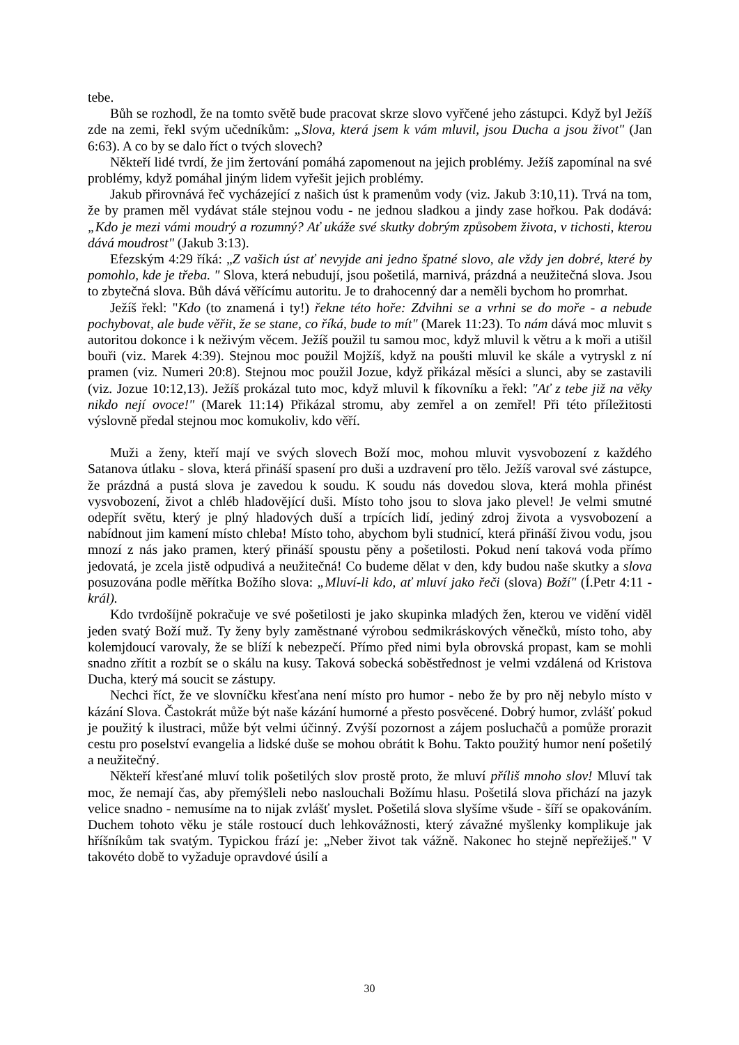tebe.
Bůh se rozhodl, že na tomto světě bude pracovat skrze slovo vyřčené jeho zástupci. Když byl Ježíš zde na zemi, řekl svým učedníkům: „Slova, která jsem k vám mluvil, jsou Ducha a jsou život" (Jan 6:63). A co by se dalo říct o tvých slovech?
Někteří lidé tvrdí, že jim žertování pomáhá zapomenout na jejich problémy. Ježíš zapomínal na své problémy, když pomáhal jiným lidem vyřešit jejich problémy.
Jakub přirovnává řeč vycházející z našich úst k pramenům vody (viz. Jakub 3:10,11). Trvá na tom, že by pramen měl vydávat stále stejnou vodu - ne jednou sladkou a jindy zase hořkou. Pak dodává: „Kdo je mezi vámi moudrý a rozumný? Ať ukáže své skutky dobrým způsobem života, v tichosti, kterou dává moudrost" (Jakub 3:13).
Efezským 4:29 říká: „Z vašich úst ať nevyjde ani jedno špatné slovo, ale vždy jen dobré, které by pomohlo, kde je třeba. " Slova, která nebudují, jsou pošetilá, marnivá, prázdná a neužitečná slova. Jsou to zbytečná slova. Bůh dává věřícímu autoritu. Je to drahocenný dar a neměli bychom ho promrhat.
Ježíš řekl: "Kdo (to znamená i ty!) řekne této hoře: Zdvihni se a vrhni se do moře - a nebude pochybovat, ale bude věřit, že se stane, co říká, bude to mít" (Marek 11:23). To nám dává moc mluvit s autoritou dokonce i k neživým věcem. Ježíš použil tu samou moc, když mluvil k větru a k moři a utišil bouři (viz. Marek 4:39). Stejnou moc použil Mojžíš, když na poušti mluvil ke skále a vytryskl z ní pramen (viz. Numeri 20:8). Stejnou moc použil Jozue, když přikázal měsíci a slunci, aby se zastavili (viz. Jozue 10:12,13). Ježíš prokázal tuto moc, když mluvil k fíkovníku a řekl: "Ať z tebe již na věky nikdo nejí ovoce!" (Marek 11:14) Přikázal stromu, aby zemřel a on zemřel! Při této příležitosti výslovně předal stejnou moc komukoliv, kdo věří.
Muži a ženy, kteří mají ve svých slovech Boží moc, mohou mluvit vysvobození z každého Satanova útlaku - slova, která přináší spasení pro duši a uzdravení pro tělo. Ježíš varoval své zástupce, že prázdná a pustá slova je zavedou k soudu. K soudu nás dovedou slova, která mohla přinést vysvobození, život a chléb hladovějící duši. Místo toho jsou to slova jako plevel! Je velmi smutné odepřít světu, který je plný hladových duší a trpících lidí, jediný zdroj života a vysvobození a nabídnout jim kamení místo chleba! Místo toho, abychom byli studnicí, která přináší živou vodu, jsou mnozí z nás jako pramen, který přináší spoustu pěny a pošetilosti. Pokud není taková voda přímo jedovatá, je zcela jistě odpudivá a neužitečná! Co budeme dělat v den, kdy budou naše skutky a slova posuzována podle měřítka Božího slova: „Mluví-li kdo, ať mluví jako řeči (slova) Boží" (Í.Petr 4:11 - král).
Kdo tvrdošíjně pokračuje ve své pošetilosti je jako skupinka mladých žen, kterou ve vidění viděl jeden svatý Boží muž. Ty ženy byly zaměstnané výrobou sedmikráskových věnečků, místo toho, aby kolemjdoucí varovaly, že se blíží k nebezpečí. Přímo před nimi byla obrovská propast, kam se mohli snadno zřítit a rozbít se o skálu na kusy. Taková sobecká soběstřednost je velmi vzdálená od Kristova Ducha, který má soucit se zástupy.
Nechci říct, že ve slovníčku křesťana není místo pro humor - nebo že by pro něj nebylo místo v kázání Slova. Častokrát může být naše kázání humorné a přesto posvěcené. Dobrý humor, zvlášť pokud je použitý k ilustraci, může být velmi účinný. Zvýší pozornost a zájem posluchačů a pomůže prorazit cestu pro poselství evangelia a lidské duše se mohou obrátit k Bohu. Takto použitý humor není pošetilý a neužitečný.
Někteří křesťané mluví tolik pošetilých slov prostě proto, že mluví příliš mnoho slov! Mluví tak moc, že nemají čas, aby přemýšleli nebo naslouchali Božímu hlasu. Pošetilá slova přichází na jazyk velice snadno - nemusíme na to nijak zvlášť myslet. Pošetilá slova slyšíme všude - šíří se opakováním. Duchem tohoto věku je stále rostoucí duch lehkovážnosti, který závažné myšlenky komplikuje jak hříšníkům tak svatým. Typickou frází je: „Neber život tak vážně. Nakonec ho stejně nepřežiješ." V takovéto době to vyžaduje opravdové úsilí a
30